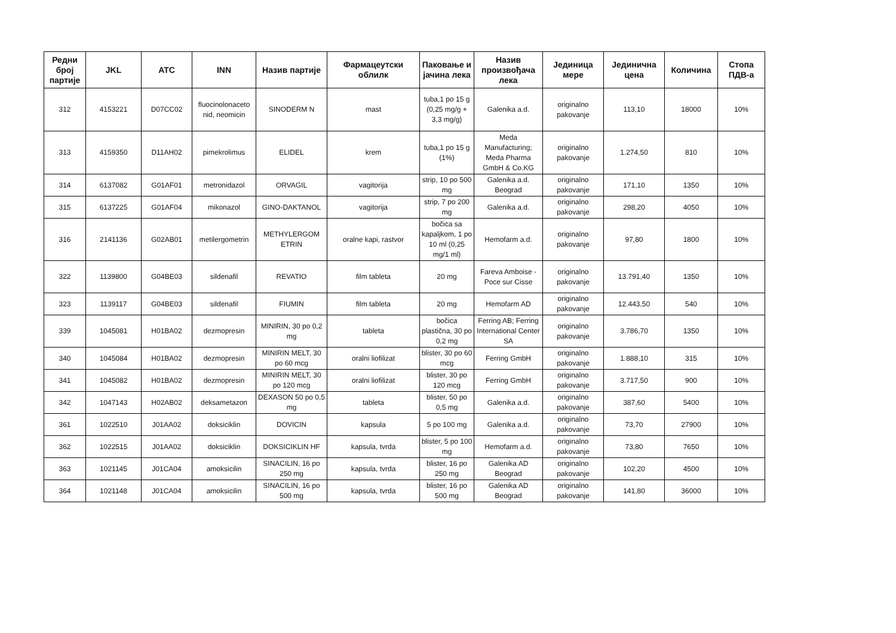| Редни број партије | JKL | ATC | INN | Назив партије | Фармацеутски облилк | Паковање и јачина лека | Назив произвођача лека | Јединица мере | Јединична цена | Количина | Стопа ПДВ-а |
| --- | --- | --- | --- | --- | --- | --- | --- | --- | --- | --- | --- |
| 312 | 4153221 | D07CC02 | fluocinolonaceto nid, neomicin | SINODERM N | mast | tuba,1 po 15 g (0,25 mg/g + 3,3 mg/g) | Galenika a.d. | originalno pakovanje | 113,10 | 18000 | 10% |
| 313 | 4159350 | D11AH02 | pimekrolimus | ELIDEL | krem | tuba,1 po 15 g (1%) | Meda Manufacturing; Meda Pharma GmbH & Co.KG | originalno pakovanje | 1.274,50 | 810 | 10% |
| 314 | 6137082 | G01AF01 | metronidazol | ORVAGIL | vagitorija | strip, 10 po 500 mg | Galenika a.d. Beograd | originalno pakovanje | 171,10 | 1350 | 10% |
| 315 | 6137225 | G01AF04 | mikonazol | GINO-DAKTANOL | vagitorija | strip, 7 po 200 mg | Galenika a.d. | originalno pakovanje | 298,20 | 4050 | 10% |
| 316 | 2141136 | G02AB01 | metilergometrin | METHYLERGOM ETRIN | oralne kapi, rastvor | bočica sa kapaljkom, 1 po 10 ml (0,25 mg/1 ml) | Hemofarm a.d. | originalno pakovanje | 97,80 | 1800 | 10% |
| 322 | 1139800 | G04BE03 | sildenafil | REVATIO | film tableta | 20 mg | Fareva Amboise - Poce sur Cisse | originalno pakovanje | 13.791,40 | 1350 | 10% |
| 323 | 1139117 | G04BE03 | sildenafil | FIUMIN | film tableta | 20 mg | Hemofarm AD | originalno pakovanje | 12.443,50 | 540 | 10% |
| 339 | 1045081 | H01BA02 | dezmopresin | MINIRIN, 30 po 0,2 mg | tableta | bočica plastična, 30 po 0,2 mg | Ferring AB; Ferring International Center SA | originalno pakovanje | 3.786,70 | 1350 | 10% |
| 340 | 1045084 | H01BA02 | dezmopresin | MINIRIN MELT, 30 po 60 mcg | oralni liofilizat | blister, 30 po 60 mcg | Ferring GmbH | originalno pakovanje | 1.888,10 | 315 | 10% |
| 341 | 1045082 | H01BA02 | dezmopresin | MINIRIN MELT, 30 po 120 mcg | oralni liofilizat | blister, 30 po 120 mcg | Ferring GmbH | originalno pakovanje | 3.717,50 | 900 | 10% |
| 342 | 1047143 | H02AB02 | deksametazon | DEXASON 50 po 0,5 mg | tableta | blister, 50 po 0,5 mg | Galenika a.d. | originalno pakovanje | 387,60 | 5400 | 10% |
| 361 | 1022510 | J01AA02 | doksiciklin | DOVICIN | kapsula | 5 po 100 mg | Galenika a.d. | originalno pakovanje | 73,70 | 27900 | 10% |
| 362 | 1022515 | J01AA02 | doksiciklin | DOKSICIKLIN HF | kapsula, tvrda | blister, 5 po 100 mg | Hemofarm a.d. | originalno pakovanje | 73,80 | 7650 | 10% |
| 363 | 1021145 | J01CA04 | amoksicilin | SINACILIN, 16 po 250 mg | kapsula, tvrda | blister, 16 po 250 mg | Galenika AD Beograd | originalno pakovanje | 102,20 | 4500 | 10% |
| 364 | 1021148 | J01CA04 | amoksicilin | SINACILIN, 16 po 500 mg | kapsula, tvrda | blister, 16 po 500 mg | Galenika AD Beograd | originalno pakovanje | 141,80 | 36000 | 10% |